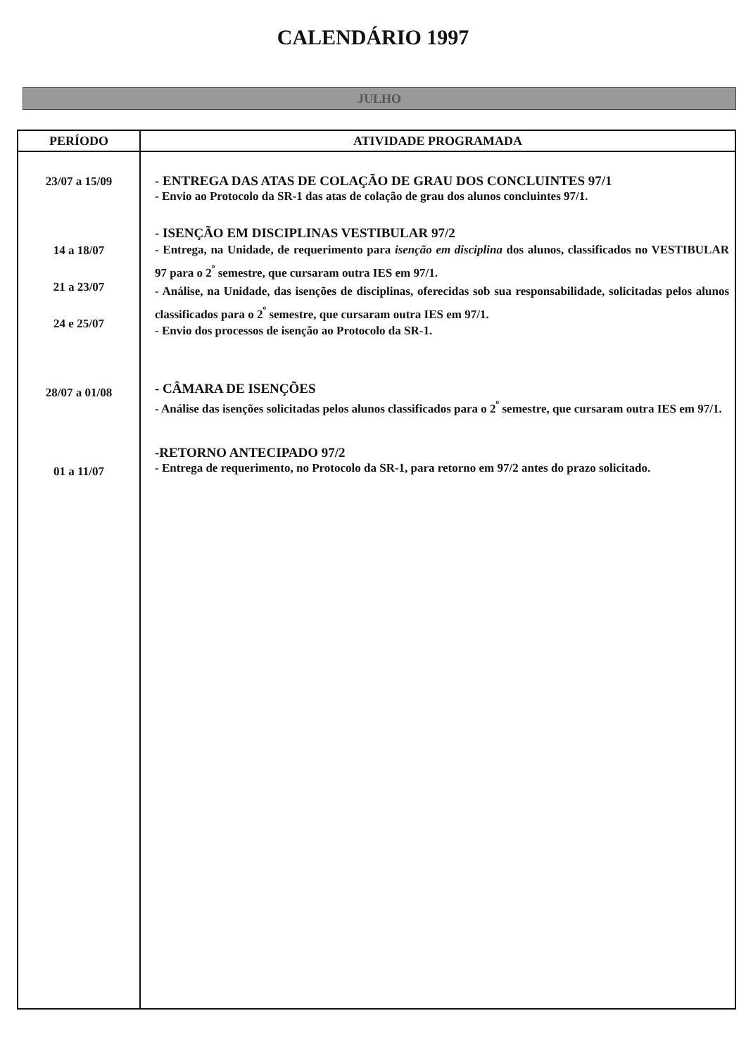CALENDÁRIO 1997
JULHO
| PERÍODO | ATIVIDADE PROGRAMADA |
| --- | --- |
| 23/07 a 15/09 14 a 18/07 21 a 23/07 24 e 25/07 28/07 a 01/08 01 a 11/07 | - ENTREGA DAS ATAS DE COLAÇÃO DE GRAU DOS CONCLUINTES 97/1 - Envio ao Protocolo da SR-1 das atas de colação de grau dos alunos concluintes 97/1. - ISENÇÃO EM DISCIPLINAS VESTIBULAR 97/2 - Entrega, na Unidade, de requerimento para isenção em disciplina dos alunos, classificados no VESTIBULAR 97 para o 2<sup>º</sup> semestre, que cursaram outra IES em 97/1. - Análise, na Unidade, das isenções de disciplinas, oferecidas sob sua responsabilidade, solicitadas pelos alunos classificados para o 2<sup>º</sup> semestre, que cursaram outra IES em 97/1. - Envio dos processos de isenção ao Protocolo da SR-1. - CÂMARA DE ISENÇÕES - Análise das isenções solicitadas pelos alunos classificados para o 2<sup>º</sup> semestre, que cursaram outra IES em 97/1. -RETORNO ANTECIPADO 97/2 - Entrega de requerimento, no Protocolo da SR-1, para retorno em 97/2 antes do prazo solicitado. |